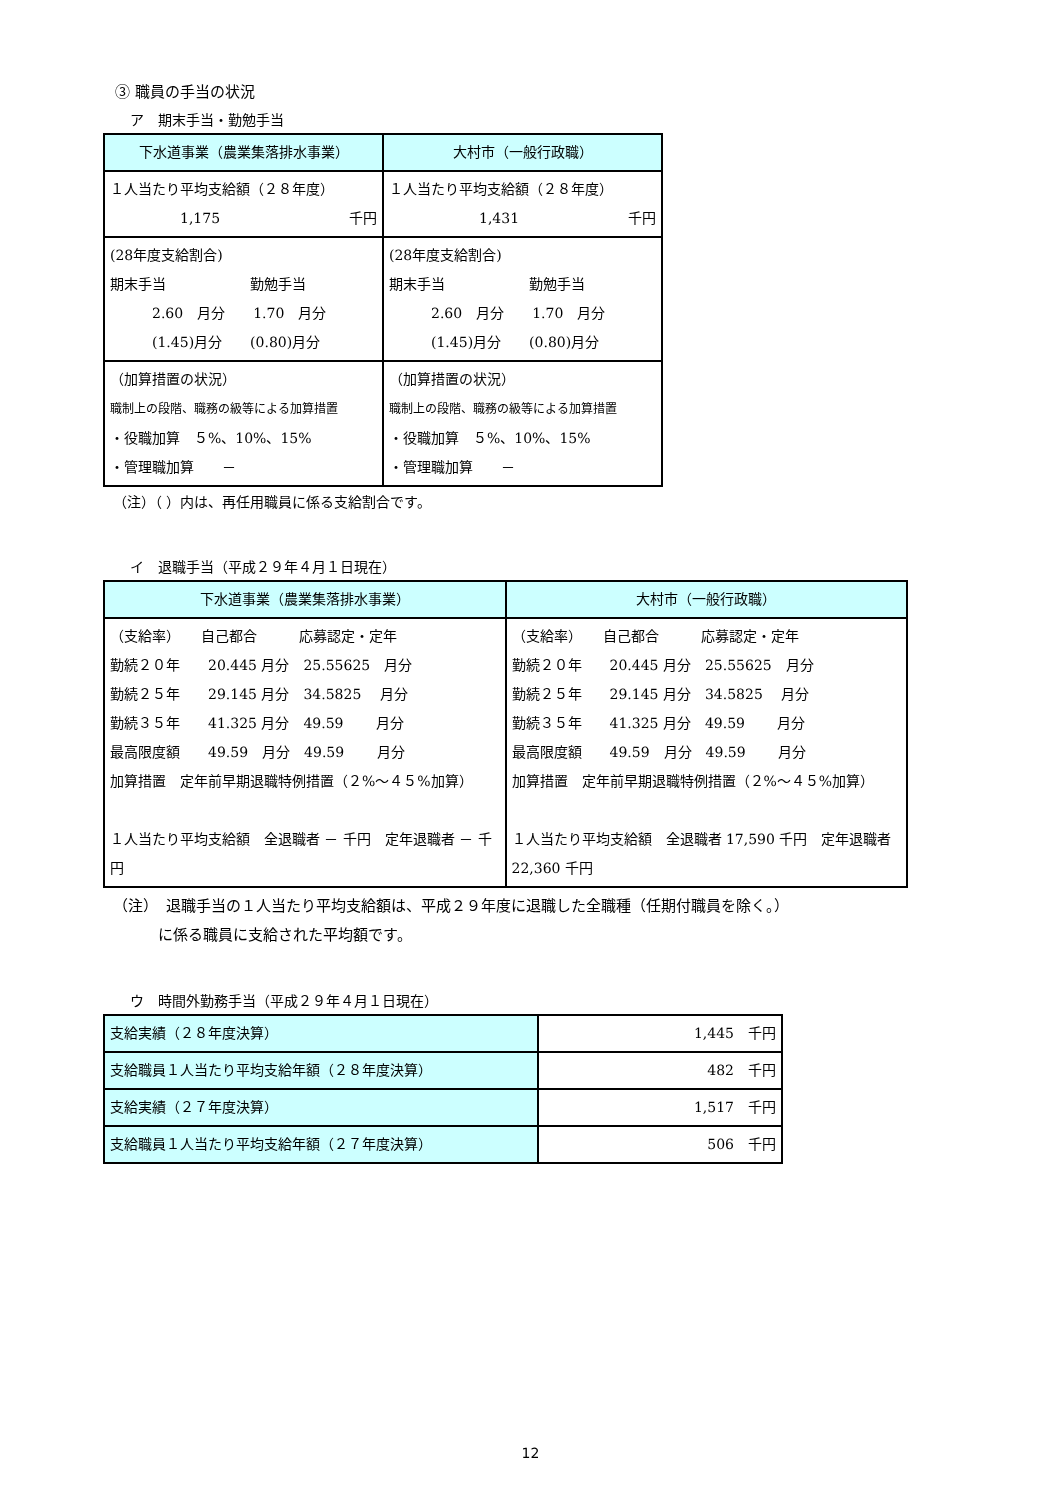③ 職員の手当の状況
ア　期末手当・勤勉手当
| 下水道事業（農業集落排水事業） | 大村市（一般行政職） |
| --- | --- |
| １人当たり平均支給額（２８年度） 1,175 千円 | １人当たり平均支給額（２８年度） 1,431 千円 |
| (28年度支給割合) 期末手当 勤勉手当 2.60 月分 1.70 月分 (1.45)月分 (0.80)月分 | (28年度支給割合) 期末手当 勤勉手当 2.60 月分 1.70 月分 (1.45)月分 (0.80)月分 |
| （加算措置の状況） 職制上の段階、職務の級等による加算措置 ・役職加算 ５%、10%、15% ・管理職加算 － | （加算措置の状況） 職制上の段階、職務の級等による加算措置 ・役職加算 ５%、10%、15% ・管理職加算 － |
（注）（ ）内は、再任用職員に係る支給割合です。
イ　退職手当（平成２９年４月１日現在）
| 下水道事業（農業集落排水事業） | 大村市（一般行政職） |
| --- | --- |
| （支給率） 自己都合 応募認定・定年 勤続２０年 20.445 月分 25.55625 月分 勤続２５年 29.145 月分 34.5825 月分 勤続３５年 41.325 月分 49.59 月分 最高限度額 49.59 月分 49.59 月分 加算措置 定年前早期退職特例措置（２%～４５%加算） １人当たり平均支給額 全退職者 － 千円 定年退職者 － 千円 | （支給率） 自己都合 応募認定・定年 勤続２０年 20.445 月分 25.55625 月分 勤続２５年 29.145 月分 34.5825 月分 勤続３５年 41.325 月分 49.59 月分 最高限度額 49.59 月分 49.59 月分 加算措置 定年前早期退職特例措置（２%～４５%加算） １人当たり平均支給額 全退職者 17,590 千円 定年退職者 22,360 千円 |
（注）　退職手当の１人当たり平均支給額は、平成２９年度に退職した全職種（任期付職員を除く。）
　　　に係る職員に支給された平均額です。
ウ　時間外勤務手当（平成２９年４月１日現在）
| 支給実績（２８年度決算） | 1,445 千円 |
| 支給職員１人当たり平均支給年額（２８年度決算） | 482 千円 |
| 支給実績（２７年度決算） | 1,517 千円 |
| 支給職員１人当たり平均支給年額（２７年度決算） | 506 千円 |
12